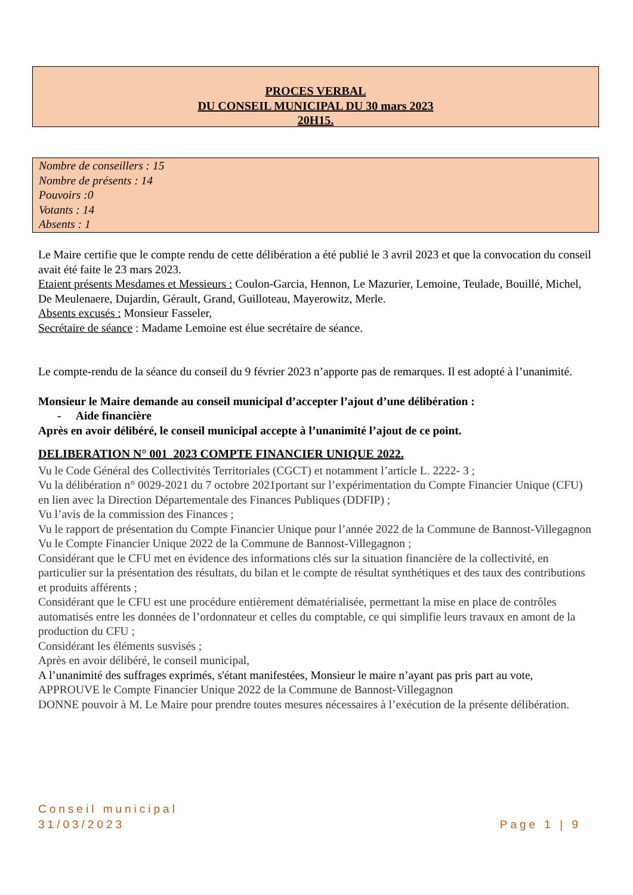PROCES VERBAL
DU CONSEIL MUNICIPAL DU 30 mars 2023
20H15.
Nombre de conseillers : 15
Nombre de présents : 14
Pouvoirs :0
Votants : 14
Absents : 1
Le Maire certifie que le compte rendu de cette délibération a été publié le 3 avril 2023 et que la convocation du conseil avait été faite le 23 mars 2023.
Etaient présents Mesdames et Messieurs : Coulon-Garcia, Hennon, Le Mazurier, Lemoine, Teulade, Bouillé, Michel, De Meulenaere, Dujardin, Gérault, Grand, Guilloteau, Mayerowitz, Merle.
Absents excusés : Monsieur Fasseler,
Secrétaire de séance : Madame Lemoine est élue secrétaire de séance.
Le compte-rendu de la séance du conseil du 9 février 2023 n’apporte pas de remarques. Il est adopté à l’unanimité.
Monsieur le Maire demande au conseil municipal d’accepter l’ajout d’une délibération :
- Aide financière
Après en avoir délibéré, le conseil municipal accepte à l’unanimité l’ajout de ce point.
DELIBERATION N° 001_2023 COMPTE FINANCIER UNIQUE 2022.
Vu le Code Général des Collectivités Territoriales (CGCT) et notamment l’article L. 2222- 3 ;
Vu la délibération n° 0029-2021 du 7 octobre 2021portant sur l’expérimentation du Compte Financier Unique (CFU) en lien avec la Direction Départementale des Finances Publiques (DDFIP) ;
Vu l’avis de la commission des Finances ;
Vu le rapport de présentation du Compte Financier Unique pour l’année 2022 de la Commune de Bannost-Villegagnon
Vu le Compte Financier Unique 2022 de la Commune de Bannost-Villegagnon ;
Considérant que le CFU met en évidence des informations clés sur la situation financière de la collectivité, en particulier sur la présentation des résultats, du bilan et le compte de résultat synthétiques et des taux des contributions et produits afférents ;
Considérant que le CFU est une procédure entièrement dématérialisée, permettant la mise en place de contrôles automatisés entre les données de l’ordonnateur et celles du comptable, ce qui simplifie leurs travaux en amont de la production du CFU ;
Considérant les éléments susvisés ;
Après en avoir délibéré, le conseil municipal,
A l’unanimité des suffrages exprimés, s'étant manifestées, Monsieur le maire n’ayant pas pris part au vote,
APPROUVE le Compte Financier Unique 2022 de la Commune de Bannost-Villegagnon
DONNE pouvoir à M. Le Maire pour prendre toutes mesures nécessaires à l’exécution de la présente délibération.
Conseil municipal
31/03/2023 Page 1 | 9